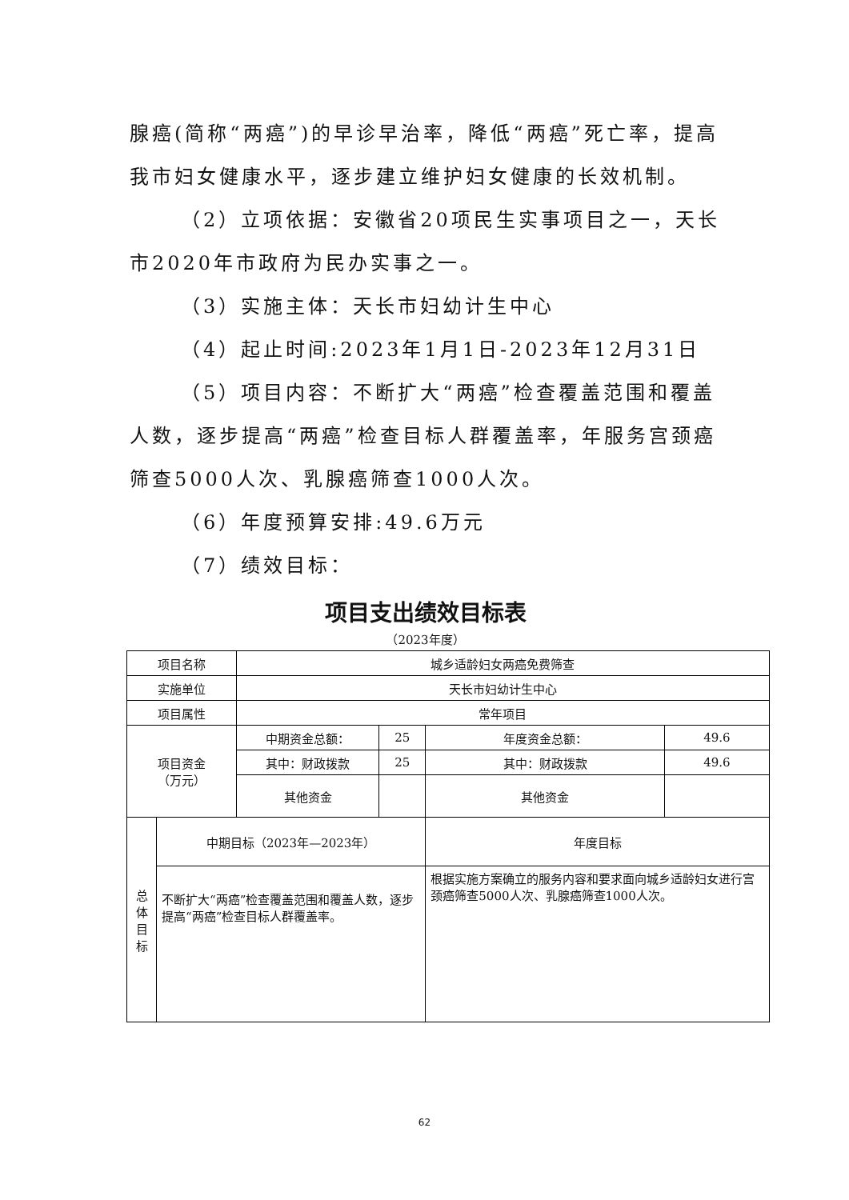腺癌(简称“两癌”)的早诊早治率，降低“两癌”死亡率，提高我市妇女健康水平，逐步建立维护妇女健康的长效机制。
（2）立项依据：安徽省20项民生实事项目之一，天长市2020年市政府为民办实事之一。
（3）实施主体：天长市妇幼计生中心
（4）起止时间:2023年1月1日-2023年12月31日
（5）项目内容：不断扩大“两癌”检查覆盖范围和覆盖人数，逐步提高“两癌”检查目标人群覆盖率，年服务宫颈癌筛查5000人次、乳腺癌筛查1000人次。
（6）年度预算安排:49.6万元
（7）绩效目标：
项目支出绩效目标表
（2023年度）
| 项目名称 | | 城乡适龄妇女两癌免费筛查 | | | | |
| 实施单位 | | 天长市妇幼计生中心 | | | | |
| 项目属性 | | 常年项目 | | | | |
| 项目资金 （万元） | | | 中期资金总额： | 25 | 年度资金总额： | 49.6 |
| | | | 其中：财政拨款 | 25 | 其中：财政拨款 | 49.6 |
| | | | 其他资金 | | 其他资金 | |
| 总 体 目 标 | 中期目标（2023年—2023年） | | | | 年度目标 | |
| | 不断扩大“两癌”检查覆盖范围和覆盖人数，逐步提高“两癌”检查目标人群覆盖率。 | | | | 根据实施方案确立的服务内容和要求面向城乡适龄妇女进行宫颈癌筛查5000人次、乳腺癌筛查1000人次。 | |
62